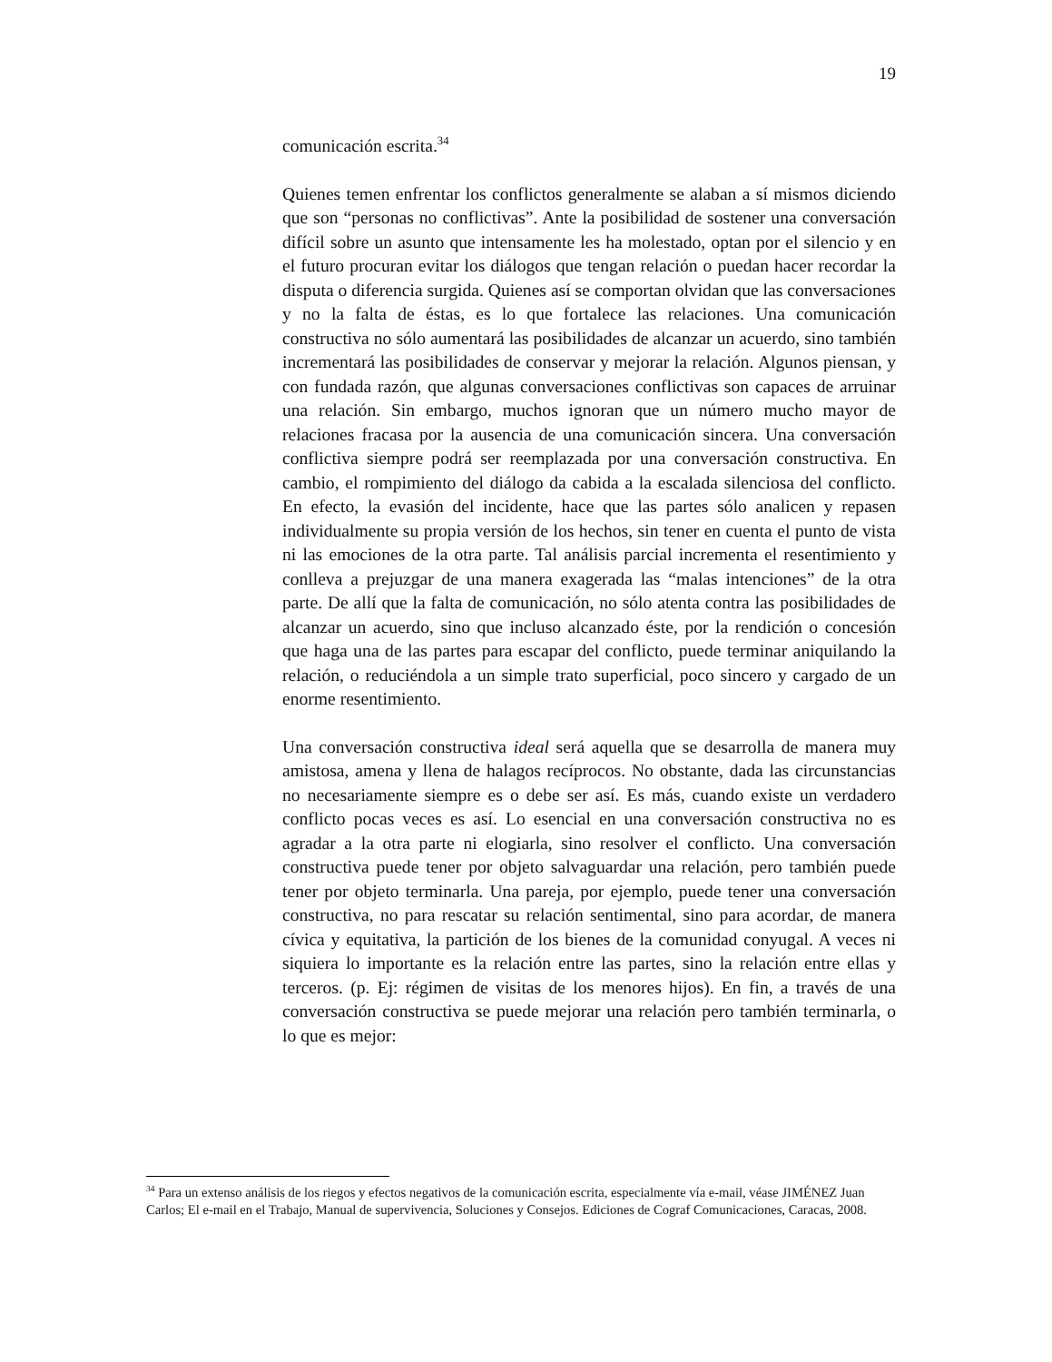19
comunicación escrita.<sup>34</sup>
Quienes temen enfrentar los conflictos generalmente se alaban a sí mismos diciendo que son “personas no conflictivas”. Ante la posibilidad de sostener una conversación difícil sobre un asunto que intensamente les ha molestado, optan por el silencio y en el futuro procuran evitar los diálogos que tengan relación o puedan hacer recordar la disputa o diferencia surgida. Quienes así se comportan olvidan que las conversaciones y no la falta de éstas, es lo que fortalece las relaciones. Una comunicación constructiva no sólo aumentará las posibilidades de alcanzar un acuerdo, sino también incrementará las posibilidades de conservar y mejorar la relación. Algunos piensan, y con fundada razón, que algunas conversaciones conflictivas son capaces de arruinar una relación. Sin embargo, muchos ignoran que un número mucho mayor de relaciones fracasa por la ausencia de una comunicación sincera. Una conversación conflictiva siempre podrá ser reemplazada por una conversación constructiva. En cambio, el rompimiento del diálogo da cabida a la escalada silenciosa del conflicto. En efecto, la evasión del incidente, hace que las partes sólo analicen y repasen individualmente su propia versión de los hechos, sin tener en cuenta el punto de vista ni las emociones de la otra parte. Tal análisis parcial incrementa el resentimiento y conlleva a prejuzgar de una manera exagerada las “malas intenciones” de la otra parte. De allí que la falta de comunicación, no sólo atenta contra las posibilidades de alcanzar un acuerdo, sino que incluso alcanzado éste, por la rendición o concesión que haga una de las partes para escapar del conflicto, puede terminar aniquilando la relación, o reduciéndola a un simple trato superficial, poco sincero y cargado de un enorme resentimiento.
Una conversación constructiva ideal será aquella que se desarrolla de manera muy amistosa, amena y llena de halagos recíprocos. No obstante, dada las circunstancias no necesariamente siempre es o debe ser así. Es más, cuando existe un verdadero conflicto pocas veces es así. Lo esencial en una conversación constructiva no es agradar a la otra parte ni elogiarla, sino resolver el conflicto. Una conversación constructiva puede tener por objeto salvaguardar una relación, pero también puede tener por objeto terminarla. Una pareja, por ejemplo, puede tener una conversación constructiva, no para rescatar su relación sentimental, sino para acordar, de manera cívica y equitativa, la partición de los bienes de la comunidad conyugal. A veces ni siquiera lo importante es la relación entre las partes, sino la relación entre ellas y terceros. (p. Ej: régimen de visitas de los menores hijos). En fin, a través de una conversación constructiva se puede mejorar una relación pero también terminarla, o lo que es mejor:
<sup>34</sup> Para un extenso análisis de los riegos y efectos negativos de la comunicación escrita, especialmente vía e-mail, véase JIMÉNEZ Juan Carlos; El e-mail en el Trabajo, Manual de supervivencia, Soluciones y Consejos. Ediciones de Cograf Comunicaciones, Caracas, 2008.